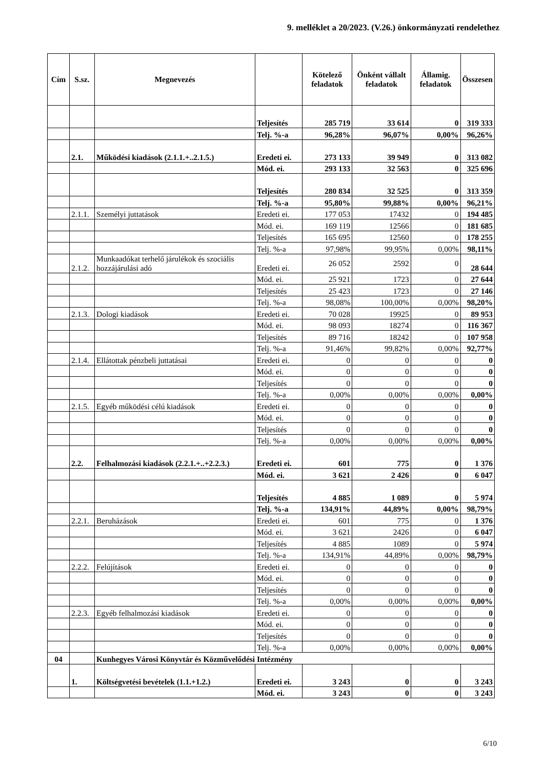9. melléklet a 20/2023. (V.26.) önkormányzati rendelethez
| Cím | S.sz. | Megnevezés | | Kötelező feladatok | Önként vállalt feladatok | Államig. feladatok | Összesen |
| --- | --- | --- | --- | --- | --- | --- | --- |
| | | | Teljesítés | 285 719 | 33 614 | 0 | 319 333 |
| | | | Telj. %-a | 96,28% | 96,07% | 0,00% | 96,26% |
| | 2.1. | Működési kiadások (2.1.1.+..2.1.5.) | Eredeti ei. | 273 133 | 39 949 | 0 | 313 082 |
| | | | Mód. ei. | 293 133 | 32 563 | 0 | 325 696 |
| | | | Teljesítés | 280 834 | 32 525 | 0 | 313 359 |
| | | | Telj. %-a | 95,80% | 99,88% | 0,00% | 96,21% |
| | 2.1.1. | Személyi juttatások | Eredeti ei. | 177 053 | 17432 | 0 | 194 485 |
| | | | Mód. ei. | 169 119 | 12566 | 0 | 181 685 |
| | | | Teljesítés | 165 695 | 12560 | 0 | 178 255 |
| | | | Telj. %-a | 97,98% | 99,95% | 0,00% | 98,11% |
| | 2.1.2. | Munkaadókat terhelő járulékok és szociális hozzájárulási adó | Eredeti ei. | 26 052 | 2592 | 0 | 28 644 |
| | | | Mód. ei. | 25 921 | 1723 | 0 | 27 644 |
| | | | Teljesítés | 25 423 | 1723 | 0 | 27 146 |
| | | | Telj. %-a | 98,08% | 100,00% | 0,00% | 98,20% |
| | 2.1.3. | Dologi kiadások | Eredeti ei. | 70 028 | 19925 | 0 | 89 953 |
| | | | Mód. ei. | 98 093 | 18274 | 0 | 116 367 |
| | | | Teljesítés | 89 716 | 18242 | 0 | 107 958 |
| | | | Telj. %-a | 91,46% | 99,82% | 0,00% | 92,77% |
| | 2.1.4. | Ellátottak pénzbeli juttatásai | Eredeti ei. | 0 | 0 | 0 | 0 |
| | | | Mód. ei. | 0 | 0 | 0 | 0 |
| | | | Teljesítés | 0 | 0 | 0 | 0 |
| | | | Telj. %-a | 0,00% | 0,00% | 0,00% | 0,00% |
| | 2.1.5. | Egyéb működési célú kiadások | Eredeti ei. | 0 | 0 | 0 | 0 |
| | | | Mód. ei. | 0 | 0 | 0 | 0 |
| | | | Teljesítés | 0 | 0 | 0 | 0 |
| | | | Telj. %-a | 0,00% | 0,00% | 0,00% | 0,00% |
| | 2.2. | Felhalmozási kiadások (2.2.1.+..+2.2.3.) | Eredeti ei. | 601 | 775 | 0 | 1 376 |
| | | | Mód. ei. | 3 621 | 2 426 | 0 | 6 047 |
| | | | Teljesítés | 4 885 | 1 089 | 0 | 5 974 |
| | | | Telj. %-a | 134,91% | 44,89% | 0,00% | 98,79% |
| | 2.2.1. | Beruházások | Eredeti ei. | 601 | 775 | 0 | 1 376 |
| | | | Mód. ei. | 3 621 | 2426 | 0 | 6 047 |
| | | | Teljesítés | 4 885 | 1089 | 0 | 5 974 |
| | | | Telj. %-a | 134,91% | 44,89% | 0,00% | 98,79% |
| | 2.2.2. | Felújítások | Eredeti ei. | 0 | 0 | 0 | 0 |
| | | | Mód. ei. | 0 | 0 | 0 | 0 |
| | | | Teljesítés | 0 | 0 | 0 | 0 |
| | | | Telj. %-a | 0,00% | 0,00% | 0,00% | 0,00% |
| | 2.2.3. | Egyéb felhalmozási kiadások | Eredeti ei. | 0 | 0 | 0 | 0 |
| | | | Mód. ei. | 0 | 0 | 0 | 0 |
| | | | Teljesítés | 0 | 0 | 0 | 0 |
| | | | Telj. %-a | 0,00% | 0,00% | 0,00% | 0,00% |
| 04 | | Kunhegyes Városi Könyvtár és Közművelődési Intézmény | | | | | |
| | 1. | Költségvetési bevételek (1.1.+1.2.) | Eredeti ei. | 3 243 | 0 | 0 | 3 243 |
| | | | Mód. ei. | 3 243 | 0 | 0 | 3 243 |
6/10